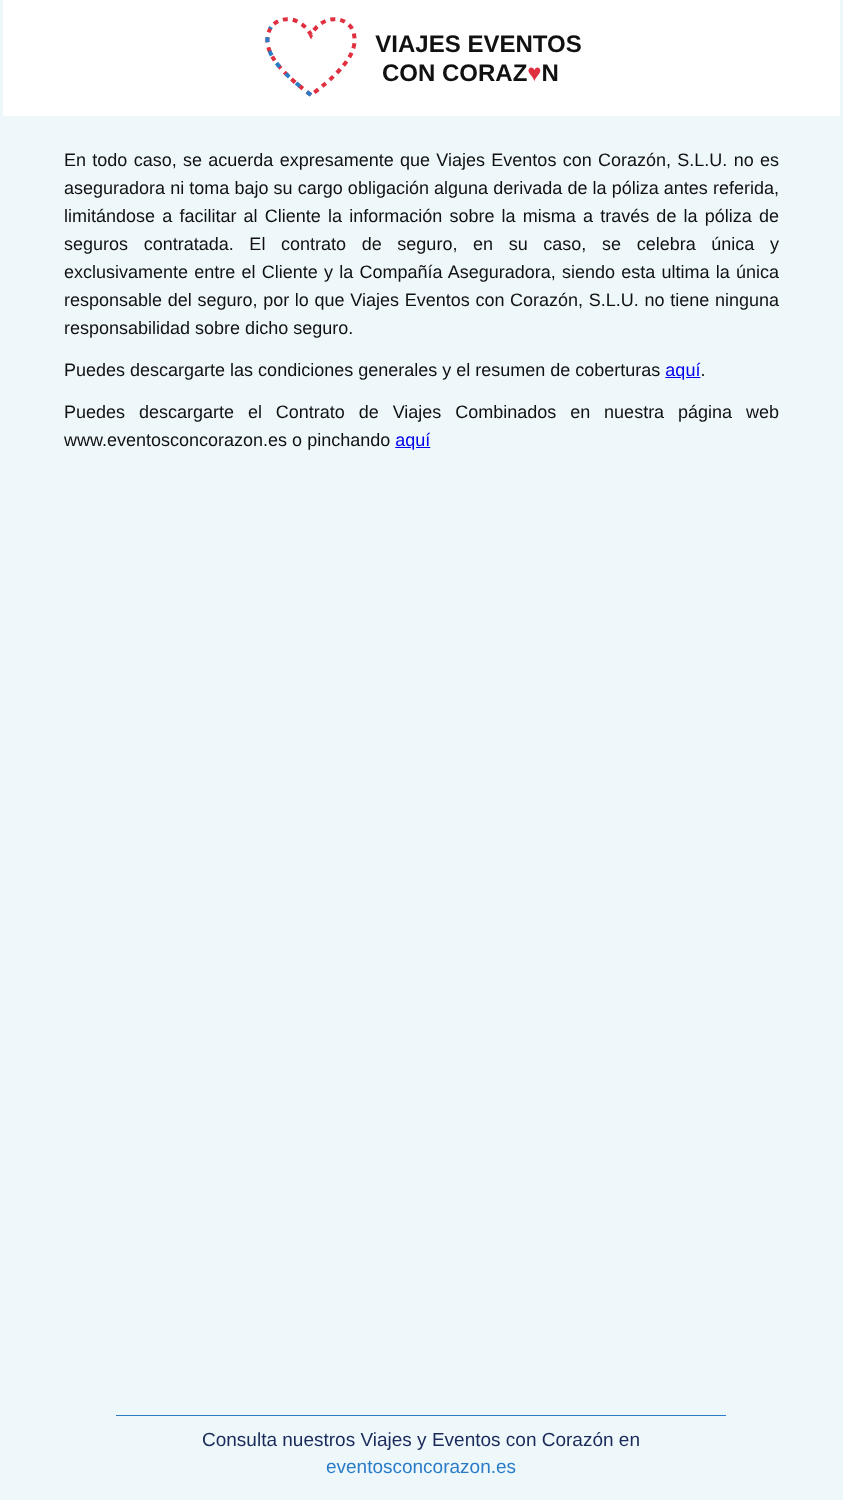VIAJES EVENTOS
CON CORAZ♥N
En todo caso, se acuerda expresamente que Viajes Eventos con Corazón, S.L.U. no es aseguradora ni toma bajo su cargo obligación alguna derivada de la póliza antes referida, limitándose a facilitar al Cliente la información sobre la misma a través de la póliza de seguros contratada. El contrato de seguro, en su caso, se celebra única y exclusivamente entre el Cliente y la Compañía Aseguradora, siendo esta ultima la única responsable del seguro, por lo que Viajes Eventos con Corazón, S.L.U. no tiene ninguna responsabilidad sobre dicho seguro.
Puedes descargarte las condiciones generales y el resumen de coberturas aquí.
Puedes descargarte el Contrato de Viajes Combinados en nuestra página web www.eventosconcorazon.es o pinchando aquí
Consulta nuestros Viajes y Eventos con Corazón en
eventosconcorazon.es